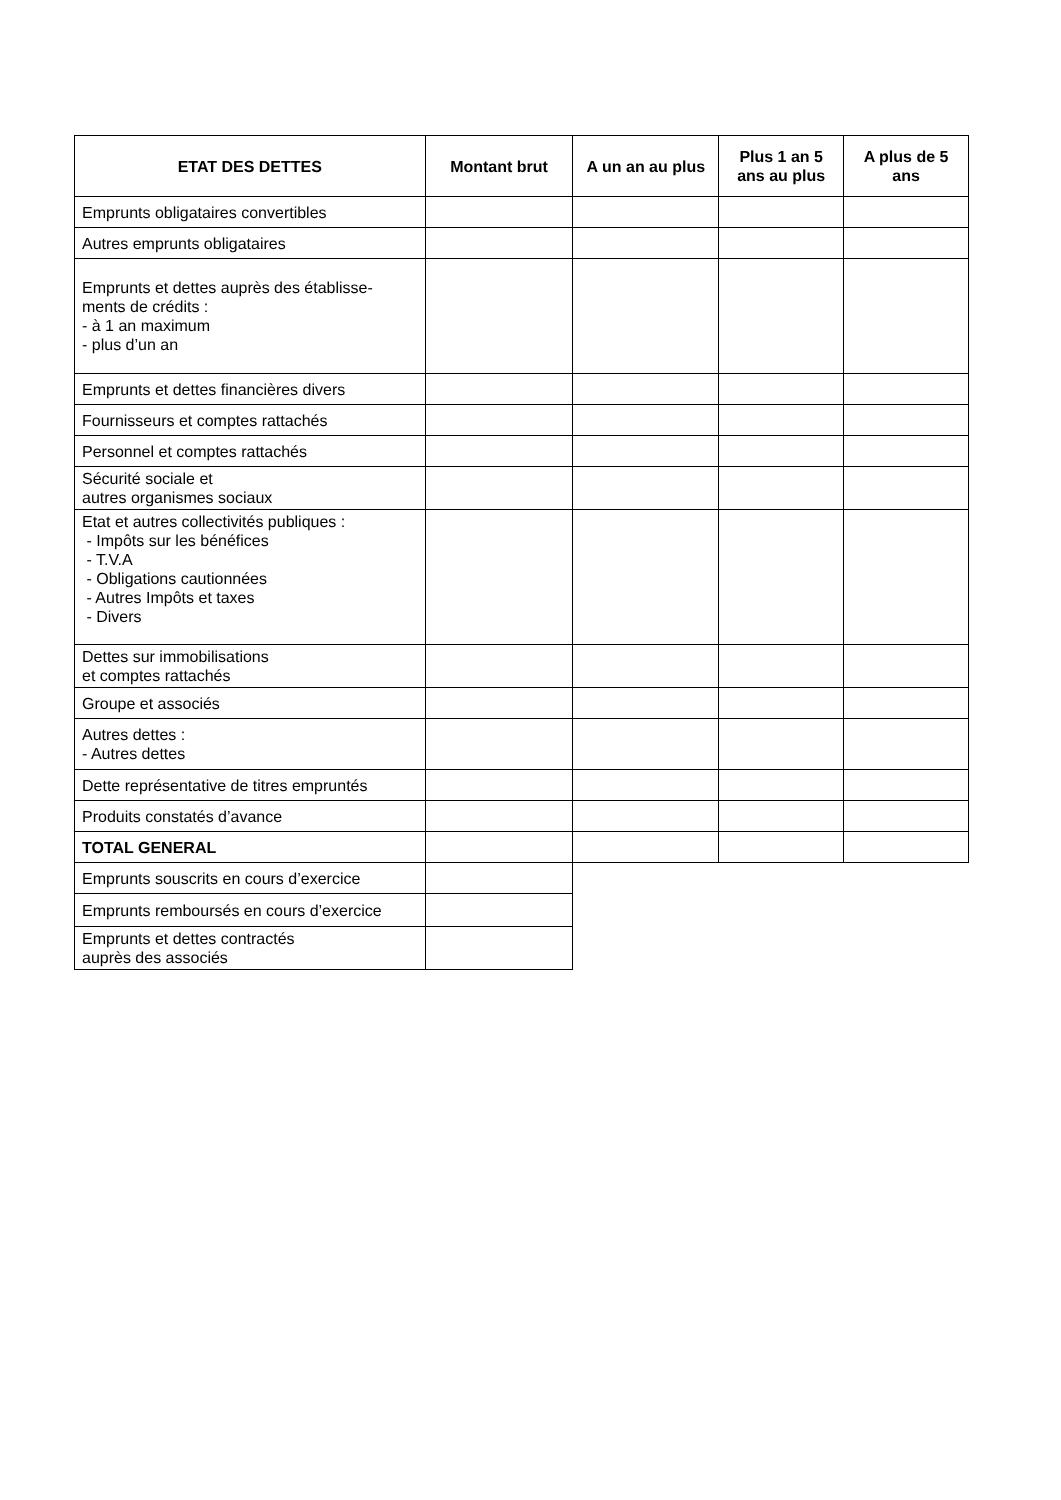| ETAT DES DETTES | Montant brut | A un an au plus | Plus 1 an 5 ans au plus | A plus de 5 ans |
| --- | --- | --- | --- | --- |
| Emprunts obligataires convertibles | | | | |
| Autres emprunts obligataires | | | | |
| Emprunts et dettes auprès des établisse- ments de crédits : - à 1 an maximum - plus d’un an | | | | |
| Emprunts et dettes financières divers | | | | |
| Fournisseurs et comptes rattachés | | | | |
| Personnel et comptes rattachés | | | | |
| Sécurité sociale et autres organismes sociaux | | | | |
| Etat et autres collectivités publiques : - Impôts sur les bénéfices - T.V.A - Obligations cautionnées - Autres Impôts et taxes - Divers | | | | |
| Dettes sur immobilisations et comptes rattachés | | | | |
| Groupe et associés | | | | |
| Autres dettes : - Autres dettes | | | | |
| Dette représentative de titres empruntés | | | | |
| Produits constatés d’avance | | | | |
| TOTAL GENERAL | | | | |
| Emprunts souscrits en cours d’exercice | | | | |
| Emprunts remboursés en cours d’exercice | | | | |
| Emprunts et dettes contractés auprès des associés | | | | |